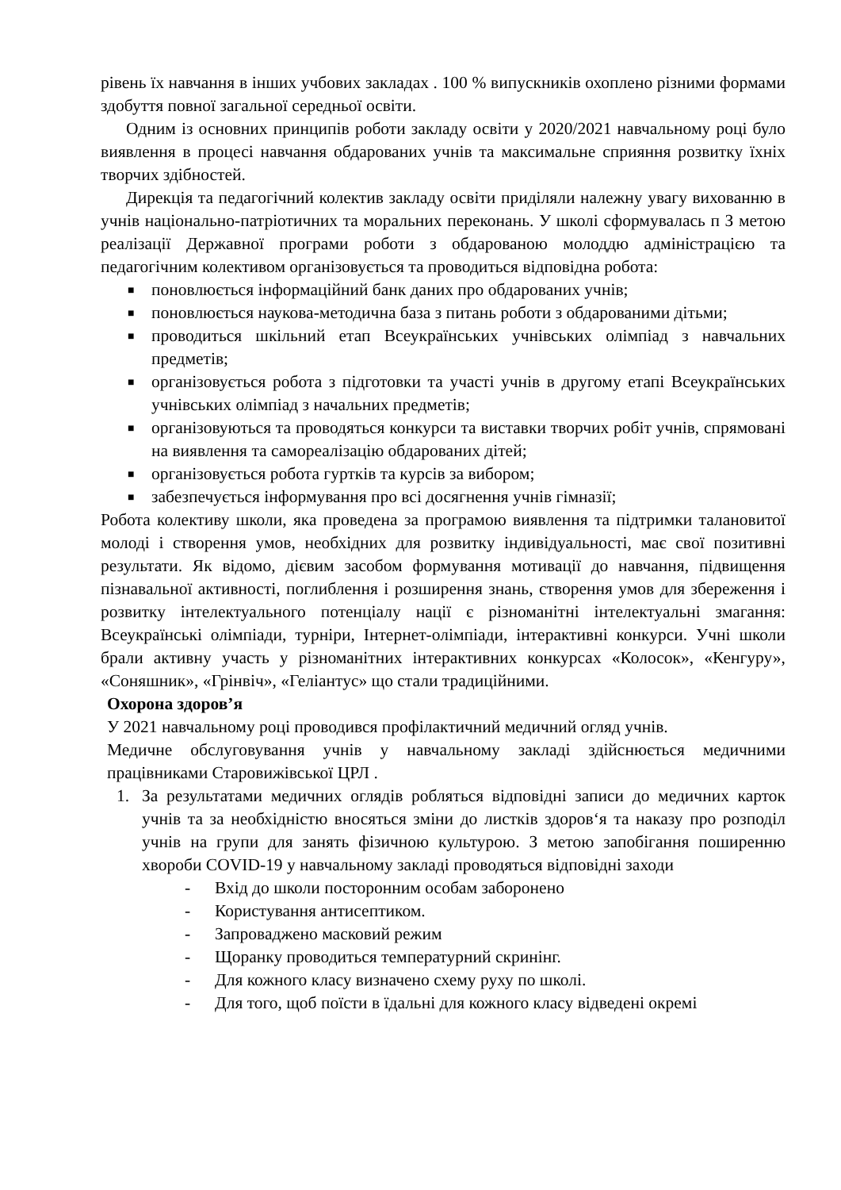рівень їх навчання в інших учбових закладах . 100 % випускників охоплено різними формами здобуття повної загальної середньої освіти.
Одним із основних принципів роботи закладу освіти у 2020/2021 навчальному році було виявлення в процесі навчання обдарованих учнів та максимальне сприяння розвитку їхніх творчих здібностей.
Дирекція та педагогічний колектив закладу освіти приділяли належну увагу вихованню в учнів національно-патріотичних та моральних переконань. У школі сформувалась п З метою реалізації Державної програми роботи з обдарованою молоддю адміністрацією та педагогічним колективом організовується та проводиться відповідна робота:
■ поновлюється інформаційний банк даних про обдарованих учнів;
■ поновлюється наукова-методична база з питань роботи з обдарованими дітьми;
■ проводиться шкільний етап Всеукраїнських учнівських олімпіад з навчальних предметів;
■ організовується робота з підготовки та участі учнів в другому етапі Всеукраїнських учнівських олімпіад з начальних предметів;
■ організовуються та проводяться конкурси та виставки творчих робіт учнів, спрямовані на виявлення та самореалізацію обдарованих дітей;
■ організовується робота гуртків та курсів за вибором;
■ забезпечується інформування про всі досягнення учнів гімназії;
Робота колективу школи, яка проведена за програмою виявлення та підтримки талановитої молоді і створення умов, необхідних для розвитку індивідуальності, має свої позитивні результати. Як відомо, дієвим засобом формування мотивації до навчання, підвищення пізнавальної активності, поглиблення і розширення знань, створення умов для збереження і розвитку інтелектуального потенціалу нації є різноманітні інтелектуальні змагання: Всеукраїнські олімпіади, турніри, Інтернет-олімпіади, інтерактивні конкурси. Учні школи брали активну участь у різноманітних інтерактивних конкурсах «Колосок», «Кенгуру», «Соняшник», «Грінвіч», «Геліантус» що стали традиційними.
Охорона здоров’я
У 2021 навчальному році проводився профілактичний медичний огляд учнів.
Медичне обслуговування учнів у навчальному закладі здійснюється медичними працівниками Старовижівської ЦРЛ .
1. За результатами медичних оглядів робляться відповідні записи до медичних карток учнів та за необхідністю вносяться зміни до листків здоров‘я та наказу про розподіл учнів на групи для занять фізичною культурою. З метою запобігання поширенню хвороби COVID-19 у навчальному закладі проводяться відповідні заходи
- Вхід до школи посторонним особам заборонено
- Користування антисептиком.
- Запроваджено масковий режим
- Щоранку проводиться температурний скринінг.
- Для кожного класу визначено схему руху по школі.
- Для того, щоб поїсти в їдальні для кожного класу відведені окремі